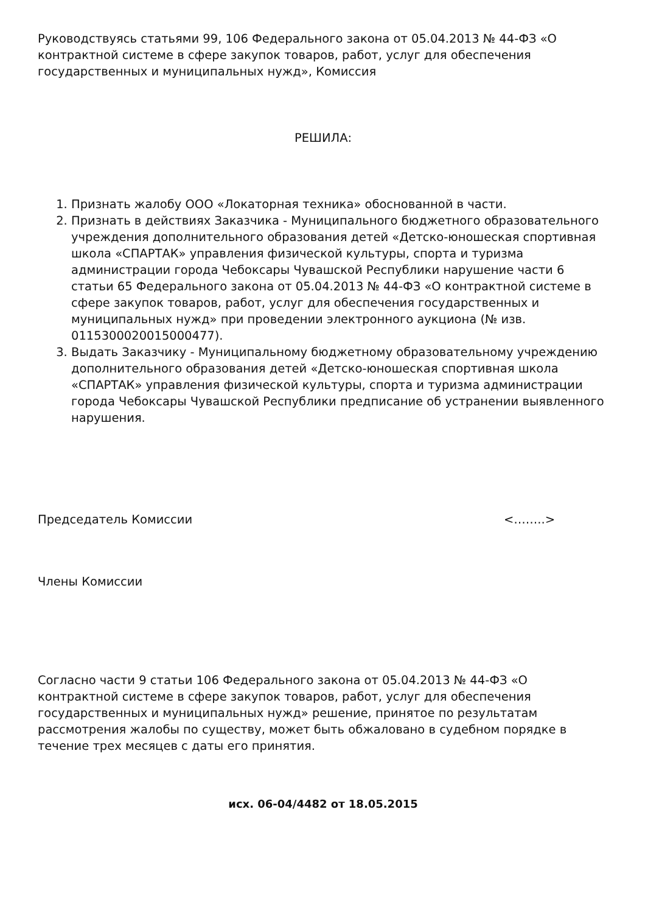Руководствуясь статьями 99, 106 Федерального закона от 05.04.2013 № 44-ФЗ «О контрактной системе в сфере закупок товаров, работ, услуг для обеспечения государственных и муниципальных нужд», Комиссия
РЕШИЛА:
1. Признать жалобу ООО «Локаторная техника» обоснованной в части.
2. Признать в действиях Заказчика - Муниципального бюджетного образовательного учреждения дополнительного образования детей «Детско-юношеская спортивная школа «СПАРТАК» управления физической культуры, спорта и туризма администрации города Чебоксары Чувашской Республики нарушение части 6 статьи 65 Федерального закона от 05.04.2013 № 44-ФЗ «О контрактной системе в сфере закупок товаров, работ, услуг для обеспечения государственных и муниципальных нужд» при проведении электронного аукциона (№ изв. 0115300020015000477).
3. Выдать Заказчику - Муниципальному бюджетному образовательному учреждению дополнительного образования детей «Детско-юношеская спортивная школа «СПАРТАК» управления физической культуры, спорта и туризма администрации города Чебоксары Чувашской Республики предписание об устранении выявленного нарушения.
Председатель Комиссии <……..>
Члены Комиссии
Согласно части 9 статьи 106 Федерального закона от 05.04.2013 № 44-ФЗ «О контрактной системе в сфере закупок товаров, работ, услуг для обеспечения государственных и муниципальных нужд» решение, принятое по результатам рассмотрения жалобы по существу, может быть обжаловано в судебном порядке в течение трех месяцев с даты его принятия.
исх. 06-04/4482 от 18.05.2015